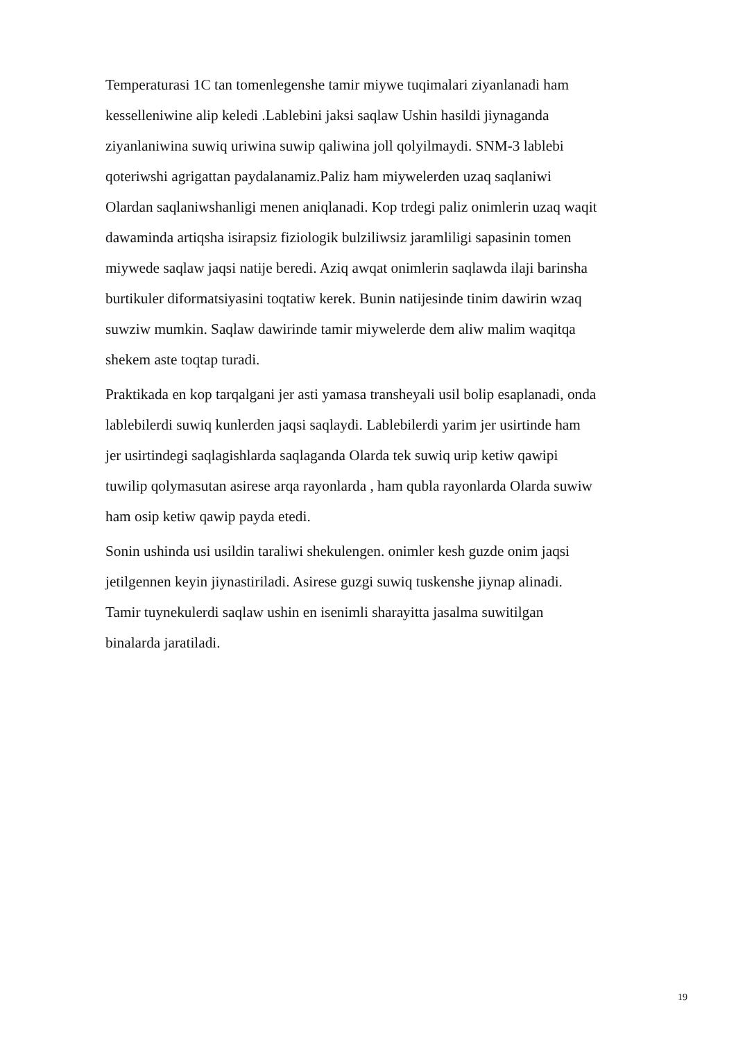Temperaturasi 1C tan tomenlegenshe tamir miywe tuqimalari ziyanlanadi ham kesselleniwine alip keledi .Lablebini jaksi saqlaw Ushin hasildi jiynaganda ziyanlaniwina suwiq uriwina suwip qaliwina joll qolyilmaydi. SNM-3 lablebi qoteriwshi agrigattan paydalanamiz.Paliz ham miywelerden uzaq saqlaniwi Olardan saqlaniwshanligi menen aniqlanadi. Kop trdegi paliz onimlerin uzaq waqit dawaminda artiqsha isirapsiz fiziologik bulziliwsiz jaramliligi sapasinin tomen miywede saqlaw jaqsi natije beredi. Aziq awqat onimlerin saqlawda ilaji barinsha burtikuler diformatsiyasini toqtatiw kerek. Bunin natijesinde tinim dawirin wzaq suwziw mumkin. Saqlaw dawirinde tamir miywelerde dem aliw malim waqitqa shekem aste toqtap turadi.
Praktikada en kop tarqalgani jer asti yamasa transheyali usil bolip esaplanadi, onda lablebilerdi suwiq kunlerden jaqsi saqlaydi. Lablebilerdi yarim jer usirtinde ham jer usirtindegi saqlagishlarda saqlaganda Olarda tek suwiq urip ketiw qawipi tuwilip qolymasutan asirese arqa rayonlarda , ham qubla rayonlarda Olarda suwiw ham osip ketiw qawip payda etedi.
Sonin ushinda usi usildin taraliwi shekulengen. onimler kesh guzde onim jaqsi jetilgennen keyin jiynastiriladi. Asirese guzgi suwiq tuskenshe jiynap alinadi. Tamir tuynekulerdi saqlaw ushin en isenimli sharayitta jasalma suwitilgan binalarda jaratiladi.
19